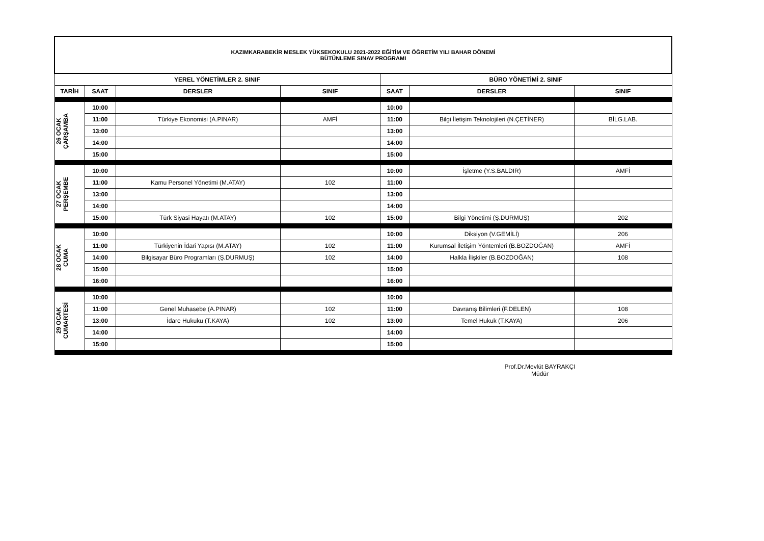| KAZIMKARABEKİR MESLEK YÜKSEKOKULU 2021-2022 EĞİTİM VE ÖĞRETİM YILI BAHAR DÖNEMİ BÜTÜNLEME SINAV PROGRAMI | | | | | | |
| YEREL YÖNETİMLER 2. SINIF | | | | BÜRO YÖNETİMİ 2. SINIF | | |
| TARİH | SAAT | DERSLER | SINIF | SAAT | DERSLER | SINIF |
| 26 OCAK ÇARŞAMBA | 10:00 | | | 10:00 | | |
| | 11:00 | Türkiye Ekonomisi (A.PINAR) | AMFİ | 11:00 | Bilgi İletişim Teknolojileri (N.ÇETİNER) | BİLG.LAB. |
| | 13:00 | | | 13:00 | | |
| | 14:00 | | | 14:00 | | |
| | 15:00 | | | 15:00 | | |
| 27 OCAK PERŞEMBE | 10:00 | | | 10:00 | İşletme (Y.S.BALDIR) | AMFİ |
| | 11:00 | Kamu Personel Yönetimi (M.ATAY) | 102 | 11:00 | | |
| | 13:00 | | | 13:00 | | |
| | 14:00 | | | 14:00 | | |
| | 15:00 | Türk Siyasi Hayatı (M.ATAY) | 102 | 15:00 | Bilgi Yönetimi (Ş.DURMUŞ) | 202 |
| 28 OCAK CUMA | 10:00 | | | 10:00 | Diksiyon (V.GEMİLİ) | 206 |
| | 11:00 | Türkiyenin İdari Yapısı (M.ATAY) | 102 | 11:00 | Kurumsal İletişim Yöntemleri (B.BOZDOĞAN) | AMFİ |
| | 14:00 | Bilgisayar Büro Programları (Ş.DURMUŞ) | 102 | 14:00 | Halkla İlişkiler (B.BOZDOĞAN) | 108 |
| | 15:00 | | | 15:00 | | |
| | 16:00 | | | 16:00 | | |
| 29 OCAK CUMARTESİ | 10:00 | | | 10:00 | | |
| | 11:00 | Genel Muhasebe (A.PINAR) | 102 | 11:00 | Davranış Bilimleri (F.DELEN) | 108 |
| | 13:00 | İdare Hukuku (T.KAYA) | 102 | 13:00 | Temel Hukuk (T.KAYA) | 206 |
| | 14:00 | | | 14:00 | | |
| | 15:00 | | | 15:00 | | |
Prof.Dr.Mevlüt BAYRAKÇI
Müdür